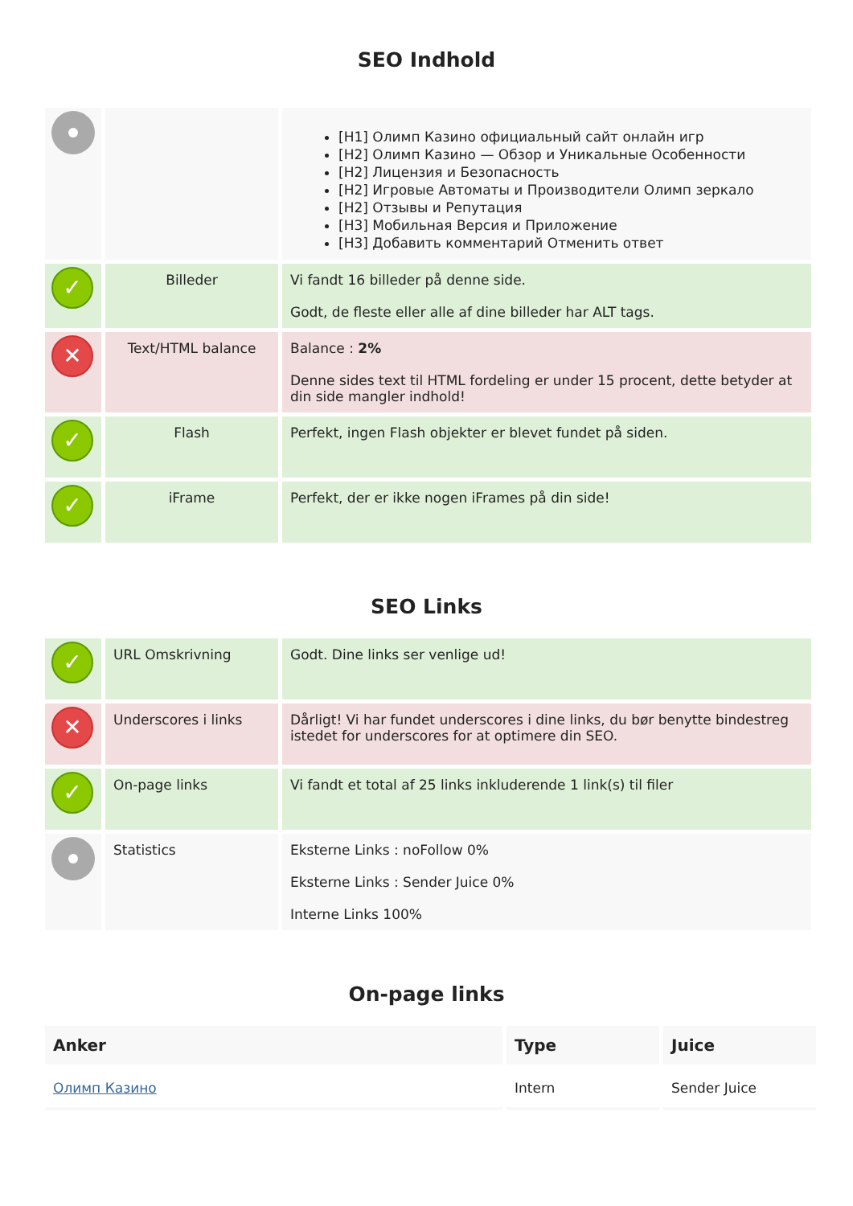SEO Indhold
| | | [H1] Олимп Казино официальный сайт онлайн игр [H2] Олимп Казино — Обзор и Уникальные Особенности [H2] Лицензия и Безопасность [H2] Игровые Автоматы и Производители Олимп зеркало [H2] Отзывы и Репутация [H3] Мобильная Версия и Приложение [H3] Добавить комментарий Отменить ответ |
| ✓ | Billeder | Vi fandt 16 billeder på denne side. Godt, de fleste eller alle af dine billeder har ALT tags. |
| ✕ | Text/HTML balance | Balance : 2% Denne sides text til HTML fordeling er under 15 procent, dette betyder at din side mangler indhold! |
| ✓ | Flash | Perfekt, ingen Flash objekter er blevet fundet på siden. |
| ✓ | iFrame | Perfekt, der er ikke nogen iFrames på din side! |
SEO Links
| ✓ | URL Omskrivning | Godt. Dine links ser venlige ud! |
| ✕ | Underscores i links | Dårligt! Vi har fundet underscores i dine links, du bør benytte bindestreg istedet for underscores for at optimere din SEO. |
| ✓ | On-page links | Vi fandt et total af 25 links inkluderende 1 link(s) til filer |
| | Statistics | Eksterne Links : noFollow 0% Eksterne Links : Sender Juice 0% Interne Links 100% |
On-page links
| Anker | Type | Juice |
| --- | --- | --- |
| Олимп Казино | Intern | Sender Juice |